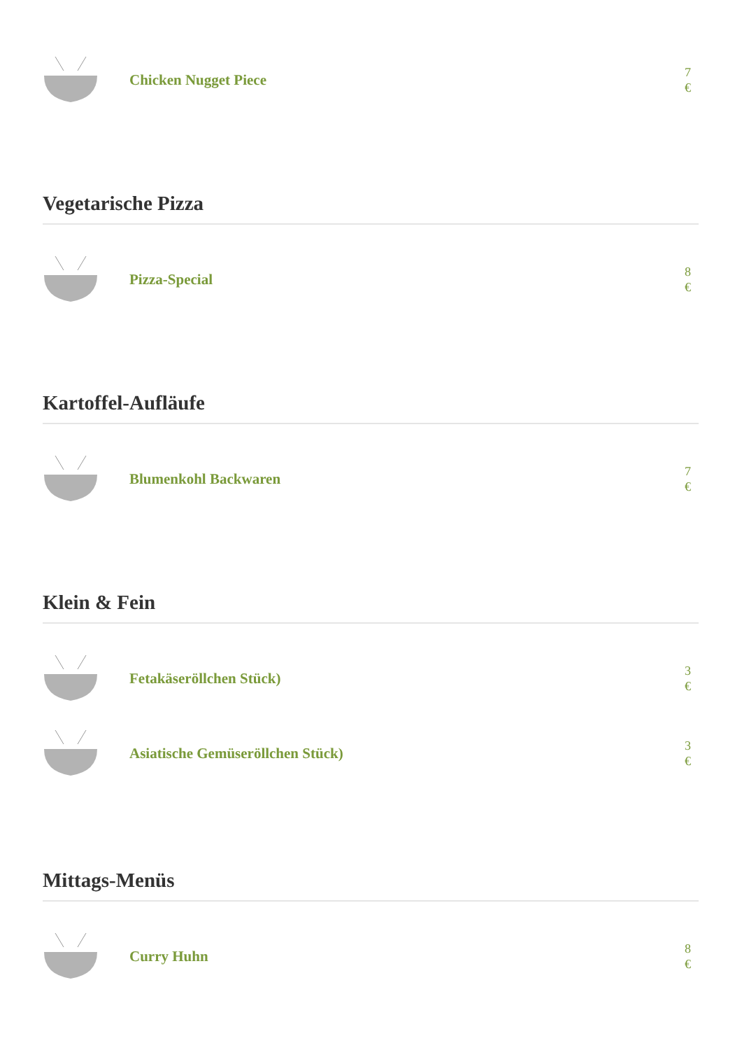Chicken Nugget Piece
7
€
Vegetarische Pizza
Pizza-Special
8
€
Kartoffel-Aufläufe
Blumenkohl Backwaren
7
€
Klein & Fein
Fetakäseröllchen Stück)
3
€
Asiatische Gemüseröllchen Stück)
3
€
Mittags-Menüs
Curry Huhn
8
€